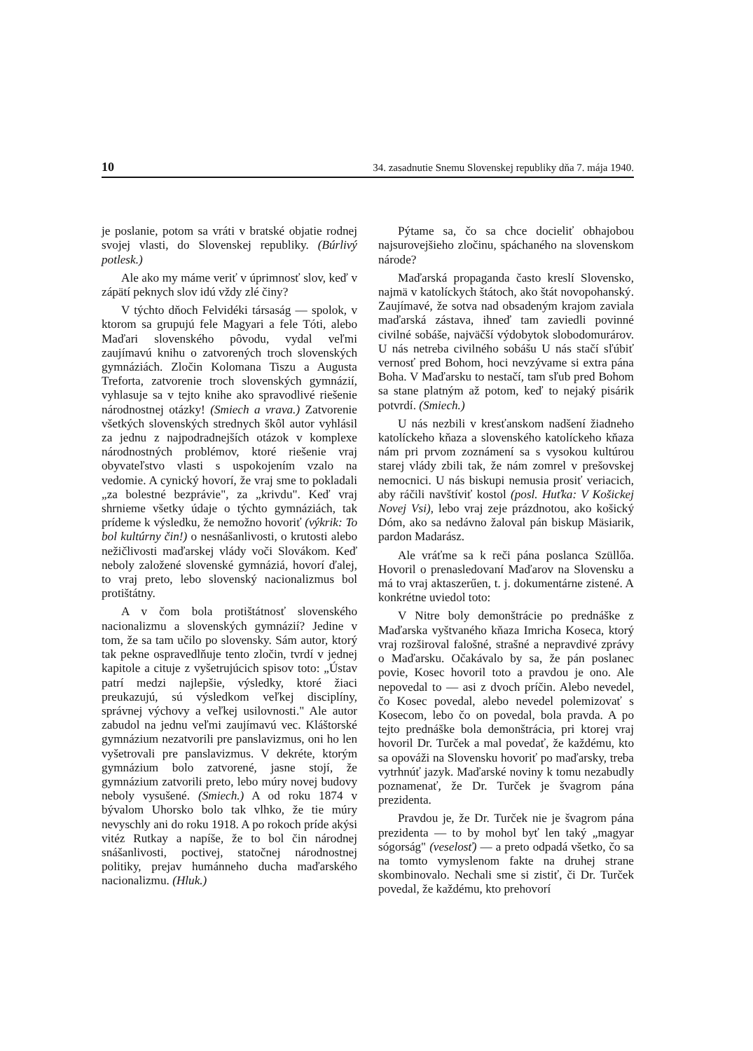10 34. zasadnutie Snemu Slovenskej republiky dňa 7. mája 1940.
je poslanie, potom sa vráti v bratské objatie rodnej svojej vlasti, do Slovenskej republiky. (Búrlivý potlesk.)
Ale ako my máme veriť v úprimnosť slov, keď v zápätí peknych slov idú vždy zlé činy?
V týchto dňoch Felvidéki társaság — spolok, v ktorom sa grupujú fele Magyari a fele Tóti, alebo Maďari slovenského pôvodu, vydal veľmi zaujímavú knihu o zatvorených troch slovenských gymnáziách. Zločin Kolomana Tiszu a Augusta Treforta, zatvorenie troch slovenských gymnázií, vyhlasuje sa v tejto knihe ako spravodlivé riešenie národnostnej otázky! (Smiech a vravа.) Zatvorenie všetkých slovenských strednych škôl autor vyhlásil za jednu z najpodradnejších otázok v komplexe národnostných problémov, ktoré riešenie vraj obyvateľstvo vlasti s uspokojením vzalo na vedomie. A cynický hovorí, že vraj sme to pokladali „za bolestné bezprávie", za „krivdu". Keď vraj shrnieme všetky údaje o týchto gymnáziách, tak prídeme k výsledku, že nemožno hovoriť (výkrik: To bol kultúrny čin!) o nesnášanlivosti, o krutosti alebo nežičlivosti maďarskej vlády voči Slovákom. Keď neboly založené slovenské gymnáziá, hovorí ďalej, to vraj preto, lebo slovenský nacionalizmus bol protištátny.
A v čom bola protištátnosť slovenského nacionalizmu a slovenských gymnázií? Jedine v tom, že sa tam učilo po slovensky. Sám autor, ktorý tak pekne ospravedlňuje tento zločin, tvrdí v jednej kapitole a cituje z vyšetrujúcich spisov toto: „Ústav patrí medzi najlepšie, výsledky, ktoré žiaci preukazujú, sú výsledkom veľkej disciplíny, správnej výchovy a veľkej usilovnosti." Ale autor zabudol na jednu veľmi zaujímavú vec. Kláštorské gymnázium nezatvorili pre panslavizmus, oni ho len vyšetrovali pre panslavizmus. V dekréte, ktorým gymnázium bolo zatvorené, jasne stojí, že gymnázium zatvorili preto, lebo múry novej budovy neboly vysušené. (Smiech.) A od roku 1874 v bývalom Uhorsko bolo tak vlhko, že tie múry nevyschly ani do roku 1918. A po rokoch príde akýsi vitéz Rutkay a napíše, že to bol čin národnej snášanlivosti, poctivej, statočnej národnostnej politiky, prejav humánneho ducha maďarského nacionalizmu. (Hluk.)
Pýtame sa, čo sa chce docieliť obhajobou najsurovejšieho zločinu, spáchaného na slovenskom národe?
Maďarská propaganda často kreslí Slovensko, najmä v katolíckych štátoch, ako štát novopohanský. Zaujímavé, že sotva nad obsadeným krajom zaviala maďarská zástava, ihneď tam zaviedli povinné civilné sobáše, najväčší výdobytok slobodomurárov. U nás netreba civilného sobášu U nás stačí sľúbiť vernosť pred Bohom, hoci nevzývame si extra pána Boha. V Maďarsku to nestačí, tam sľub pred Bohom sa stane platným až potom, keď to nejaký pisárik potvrdí. (Smiech.)
U nás nezbili v kresťanskom nadšení žiadneho katolíckeho kňaza a slovenského katolíckeho kňaza nám pri prvom zoznámení sa s vysokou kultúrou starej vlády zbili tak, že nám zomrel v prešovskej nemocnici. U nás biskupi nemusia prosiť veriacich, aby ráčili navštíviť kostol (posl. Huťka: V Košickej Novej Vsi), lebo vraj zeje prázdnotou, ako košický Dóm, ako sa nedávno žaloval pán biskup Mäsiarik, pardon Madarász.
Ale vráťme sa k reči pána poslanca Szüllőa. Hovoril o prenasledovaní Maďarov na Slovensku a má to vraj aktaszerűen, t. j. dokumentárne zistené. A konkrétne uviedol toto:
V Nitre boly demonštrácie po prednáške z Maďarska vyštvaného kňaza Imricha Koseca, ktorý vraj rozširoval falošné, strašné a nepravdivé zprávy o Maďarsku. Očakávalo by sa, že pán poslanec povie, Kosec hovoril toto a pravdou je ono. Ale nepovedal to — asi z dvoch príčin. Alebo nevedel, čo Kosec povedal, alebo nevedel polemizovať s Kosecom, lebo čo on povedal, bola pravda. A po tejto prednáške bola demonštrácia, pri ktorej vraj hovoril Dr. Turček a mal povedať, že každému, kto sa opováži na Slovensku hovoriť po maďarsky, treba vytrhnúť jazyk. Maďarské noviny k tomu nezabudly poznamenať, že Dr. Turček je švagrom pána prezidenta.
Pravdou je, že Dr. Turček nie je švagrom pána prezidenta — to by mohol byť len taký „magyar sógorság" (veselosť) — a preto odpadá všetko, čo sa na tomto vymyslenom fakte na druhej strane skombinovalo. Nechali sme si zistiť, či Dr. Turček povedal, že každému, kto prehovorí